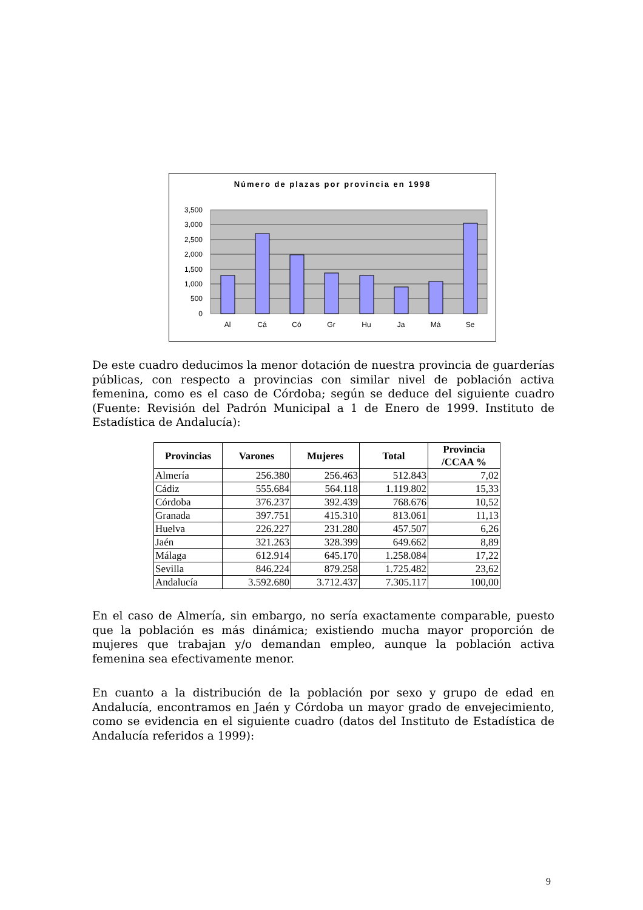Número de plazas por provincia en 1998
3,500
3,000
2,500
2,000
1,500
1,000
500
0
Al
Cá
Có
Gr
Hu
Ja
Má
Se
De este cuadro deducimos la menor dotación de nuestra provincia de guarderías públicas, con respecto a provincias con similar nivel de población activa femenina, como es el caso de Córdoba; según se deduce del siguiente cuadro (Fuente: Revisión del Padrón Municipal a 1 de Enero de 1999. Instituto de Estadística de Andalucía):
| Provincias | Varones | Mujeres | Total | Provincia /CCAA % |
| --- | --- | --- | --- | --- |
| Almería | 256.380 | 256.463 | 512.843 | 7,02 |
| Cádiz | 555.684 | 564.118 | 1.119.802 | 15,33 |
| Córdoba | 376.237 | 392.439 | 768.676 | 10,52 |
| Granada | 397.751 | 415.310 | 813.061 | 11,13 |
| Huelva | 226.227 | 231.280 | 457.507 | 6,26 |
| Jaén | 321.263 | 328.399 | 649.662 | 8,89 |
| Málaga | 612.914 | 645.170 | 1.258.084 | 17,22 |
| Sevilla | 846.224 | 879.258 | 1.725.482 | 23,62 |
| Andalucía | 3.592.680 | 3.712.437 | 7.305.117 | 100,00 |
En el caso de Almería, sin embargo, no sería exactamente comparable, puesto que la población es más dinámica; existiendo mucha mayor proporción de mujeres que trabajan y/o demandan empleo, aunque la población activa femenina sea efectivamente menor.
En cuanto a la distribución de la población por sexo y grupo de edad en Andalucía, encontramos en Jaén y Córdoba un mayor grado de envejecimiento, como se evidencia en el siguiente cuadro (datos del Instituto de Estadística de Andalucía referidos a 1999):
9